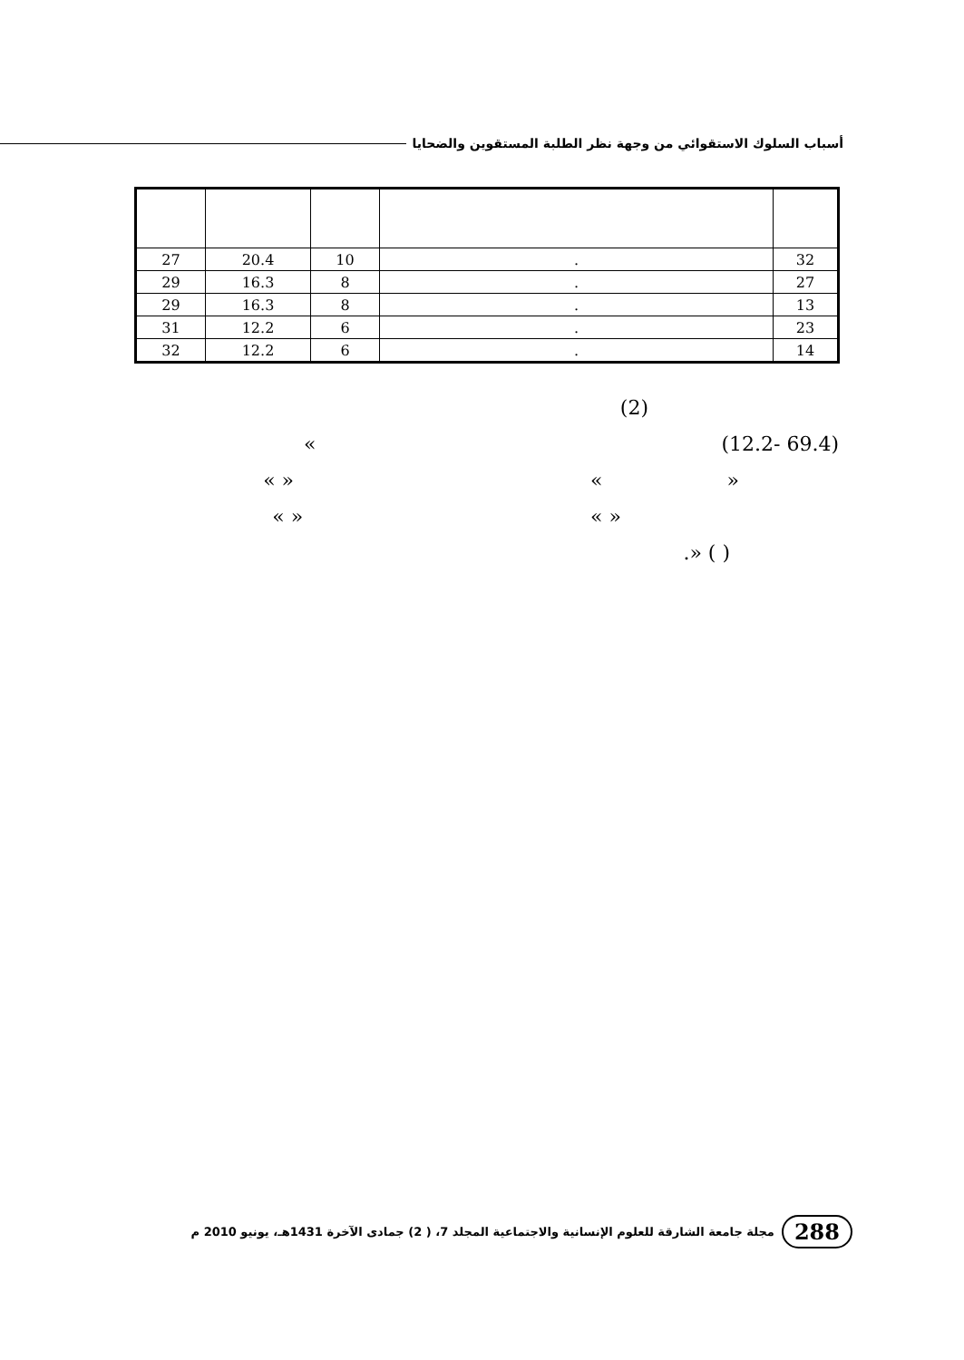أسباب السلوك الاستقوائي من وجهة نظر الطلبة المستقوين والضحايا
| 32 | . | 10 | 20.4 | 27 |
| 27 | . | 8 | 16.3 | 29 |
| 13 | . | 8 | 16.3 | 29 |
| 23 | . | 6 | 12.2 | 31 |
| 14 | . | 6 | 12.2 | 32 |
(2)
(69.4 -12.2) »
« » « »
« » « »
( ) «.
288 مجلة جامعة الشارقة للعلوم الإنسانية والاجتماعية المجلد 7، ( 2) جمادى الآخرة 1431هـ، يونيو 2010 م